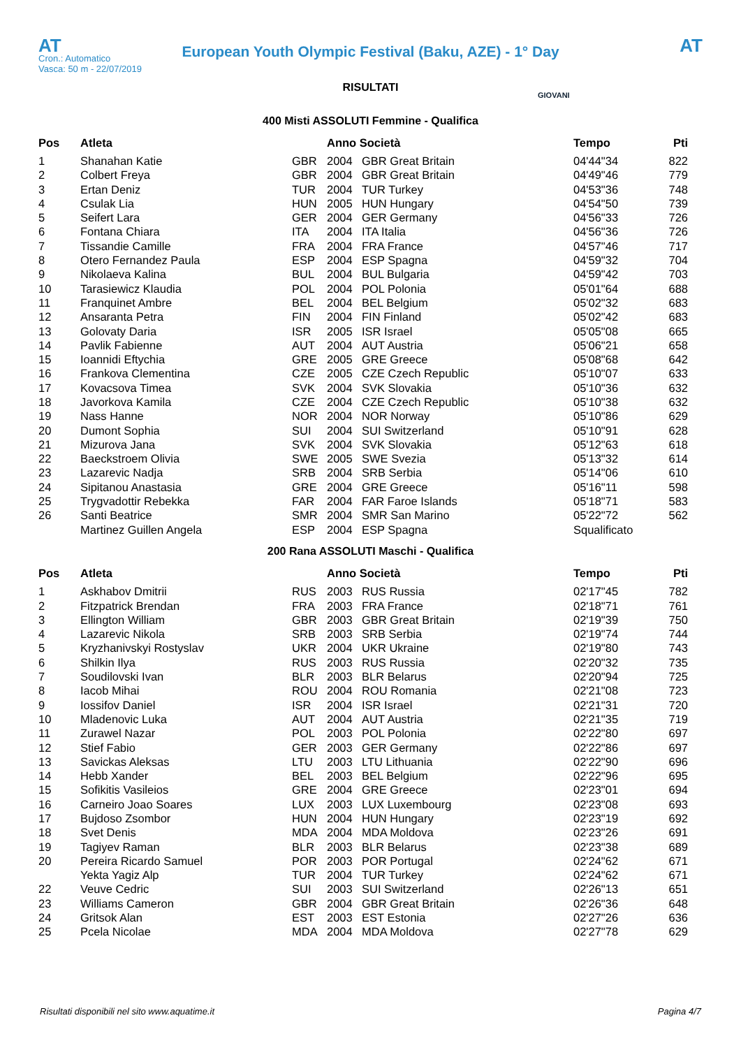AT
European Youth Olympic Festival (Baku, AZE) - 1° Day
AT
Cron.: Automatico
Vasca: 50 m - 22/07/2019
GIOVANI
RISULTATI
400 Misti ASSOLUTI Femmine - Qualifica
| Pos | Atleta | | Anno Società | | Tempo | Pti |
| --- | --- | --- | --- | --- | --- | --- |
| 1 | Shanahan Katie | GBR | 2004 | GBR Great Britain | 04'44"34 | 822 |
| 2 | Colbert Freya | GBR | 2004 | GBR Great Britain | 04'49"46 | 779 |
| 3 | Ertan Deniz | TUR | 2004 | TUR Turkey | 04'53"36 | 748 |
| 4 | Csulak Lia | HUN | 2005 | HUN Hungary | 04'54"50 | 739 |
| 5 | Seifert Lara | GER | 2004 | GER Germany | 04'56"33 | 726 |
| 6 | Fontana Chiara | ITA | 2004 | ITA Italia | 04'56"36 | 726 |
| 7 | Tissandie Camille | FRA | 2004 | FRA France | 04'57"46 | 717 |
| 8 | Otero Fernandez Paula | ESP | 2004 | ESP Spagna | 04'59"32 | 704 |
| 9 | Nikolaeva Kalina | BUL | 2004 | BUL Bulgaria | 04'59"42 | 703 |
| 10 | Tarasiewicz Klaudia | POL | 2004 | POL Polonia | 05'01"64 | 688 |
| 11 | Franquinet Ambre | BEL | 2004 | BEL Belgium | 05'02"32 | 683 |
| 12 | Ansaranta Petra | FIN | 2004 | FIN Finland | 05'02"42 | 683 |
| 13 | Golovaty Daria | ISR | 2005 | ISR Israel | 05'05"08 | 665 |
| 14 | Pavlik Fabienne | AUT | 2004 | AUT Austria | 05'06"21 | 658 |
| 15 | Ioannidi Eftychia | GRE | 2005 | GRE Greece | 05'08"68 | 642 |
| 16 | Frankova Clementina | CZE | 2005 | CZE Czech Republic | 05'10"07 | 633 |
| 17 | Kovacsova Timea | SVK | 2004 | SVK Slovakia | 05'10"36 | 632 |
| 18 | Javorkova Kamila | CZE | 2004 | CZE Czech Republic | 05'10"38 | 632 |
| 19 | Nass Hanne | NOR | 2004 | NOR Norway | 05'10"86 | 629 |
| 20 | Dumont Sophia | SUI | 2004 | SUI Switzerland | 05'10"91 | 628 |
| 21 | Mizurova Jana | SVK | 2004 | SVK Slovakia | 05'12"63 | 618 |
| 22 | Baeckstroem Olivia | SWE | 2005 | SWE Svezia | 05'13"32 | 614 |
| 23 | Lazarevic Nadja | SRB | 2004 | SRB Serbia | 05'14"06 | 610 |
| 24 | Sipitanou Anastasia | GRE | 2004 | GRE Greece | 05'16"11 | 598 |
| 25 | Trygvadottir Rebekka | FAR | 2004 | FAR Faroe Islands | 05'18"71 | 583 |
| 26 | Santi Beatrice | SMR | 2004 | SMR San Marino | 05'22"72 | 562 |
| | Martinez Guillen Angela | ESP | 2004 | ESP Spagna | Squalificato | |
200 Rana ASSOLUTI Maschi - Qualifica
| Pos | Atleta | | Anno Società | | Tempo | Pti |
| --- | --- | --- | --- | --- | --- | --- |
| 1 | Askhabov Dmitrii | RUS | 2003 | RUS Russia | 02'17"45 | 782 |
| 2 | Fitzpatrick Brendan | FRA | 2003 | FRA France | 02'18"71 | 761 |
| 3 | Ellington William | GBR | 2003 | GBR Great Britain | 02'19"39 | 750 |
| 4 | Lazarevic Nikola | SRB | 2003 | SRB Serbia | 02'19"74 | 744 |
| 5 | Kryzhanivskyi Rostyslav | UKR | 2004 | UKR Ukraine | 02'19"80 | 743 |
| 6 | Shilkin Ilya | RUS | 2003 | RUS Russia | 02'20"32 | 735 |
| 7 | Soudilovski Ivan | BLR | 2003 | BLR Belarus | 02'20"94 | 725 |
| 8 | Iacob Mihai | ROU | 2004 | ROU Romania | 02'21"08 | 723 |
| 9 | Iossifov Daniel | ISR | 2004 | ISR Israel | 02'21"31 | 720 |
| 10 | Mladenovic Luka | AUT | 2004 | AUT Austria | 02'21"35 | 719 |
| 11 | Zurawel Nazar | POL | 2003 | POL Polonia | 02'22"80 | 697 |
| 12 | Stief Fabio | GER | 2003 | GER Germany | 02'22"86 | 697 |
| 13 | Savickas Aleksas | LTU | 2003 | LTU Lithuania | 02'22"90 | 696 |
| 14 | Hebb Xander | BEL | 2003 | BEL Belgium | 02'22"96 | 695 |
| 15 | Sofikitis Vasileios | GRE | 2004 | GRE Greece | 02'23"01 | 694 |
| 16 | Carneiro Joao Soares | LUX | 2003 | LUX Luxembourg | 02'23"08 | 693 |
| 17 | Bujdoso Zsombor | HUN | 2004 | HUN Hungary | 02'23"19 | 692 |
| 18 | Svet Denis | MDA | 2004 | MDA Moldova | 02'23"26 | 691 |
| 19 | Tagiyev Raman | BLR | 2003 | BLR Belarus | 02'23"38 | 689 |
| 20 | Pereira Ricardo Samuel | POR | 2003 | POR Portugal | 02'24"62 | 671 |
| | Yekta Yagiz Alp | TUR | 2004 | TUR Turkey | 02'24"62 | 671 |
| 22 | Veuve Cedric | SUI | 2003 | SUI Switzerland | 02'26"13 | 651 |
| 23 | Williams Cameron | GBR | 2004 | GBR Great Britain | 02'26"36 | 648 |
| 24 | Gritsok Alan | EST | 2003 | EST Estonia | 02'27"26 | 636 |
| 25 | Pcela Nicolae | MDA | 2004 | MDA Moldova | 02'27"78 | 629 |
Risultati disponibili nel sito www.aquatime.it Pagina 4/7